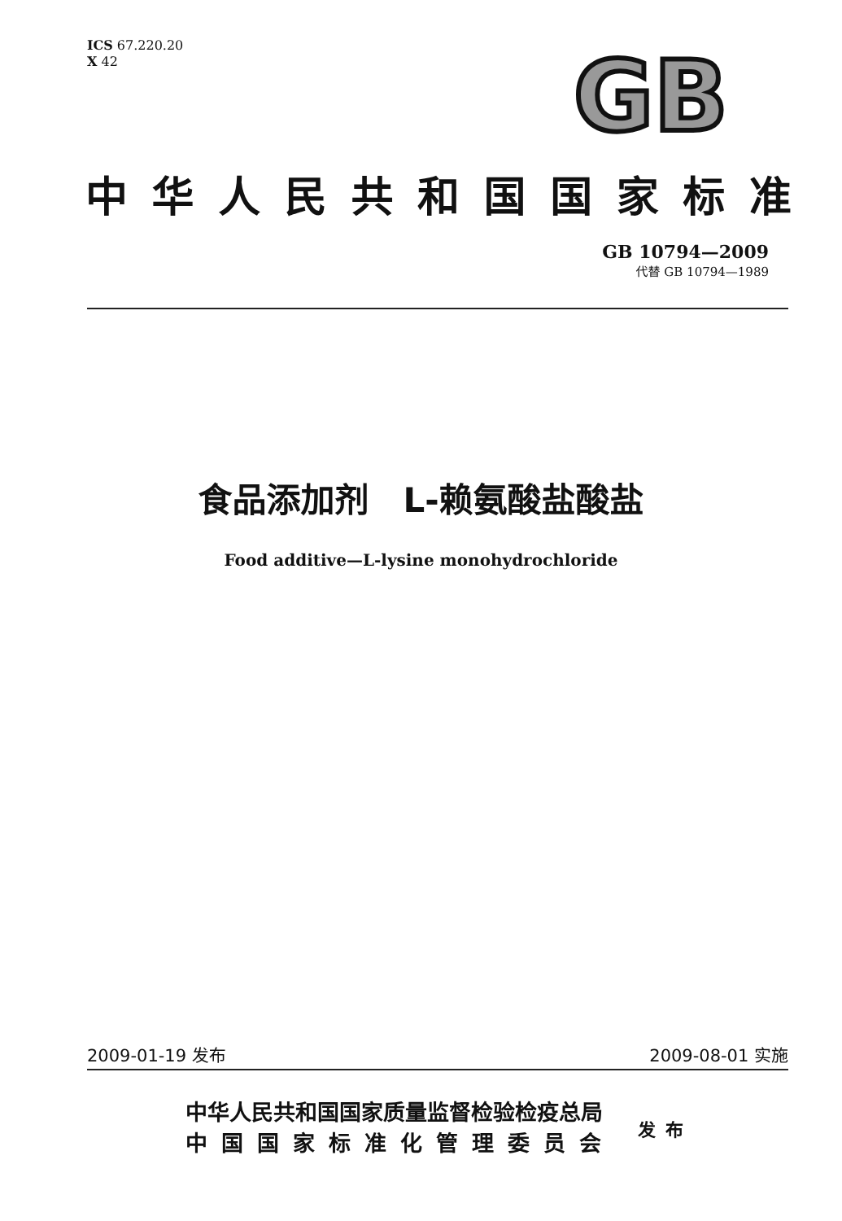ICS 67.220.20
X 42
GB
中华人民共和国国家标准
GB 10794—2009
代替 GB 10794—1989
食品添加剂　L-赖氨酸盐酸盐
Food additive—L-lysine monohydrochloride
2009-01-19 发布 2009-08-01 实施
中华人民共和国国家质量监督检验检疫总局
中国国家标准化管理委员会
发布